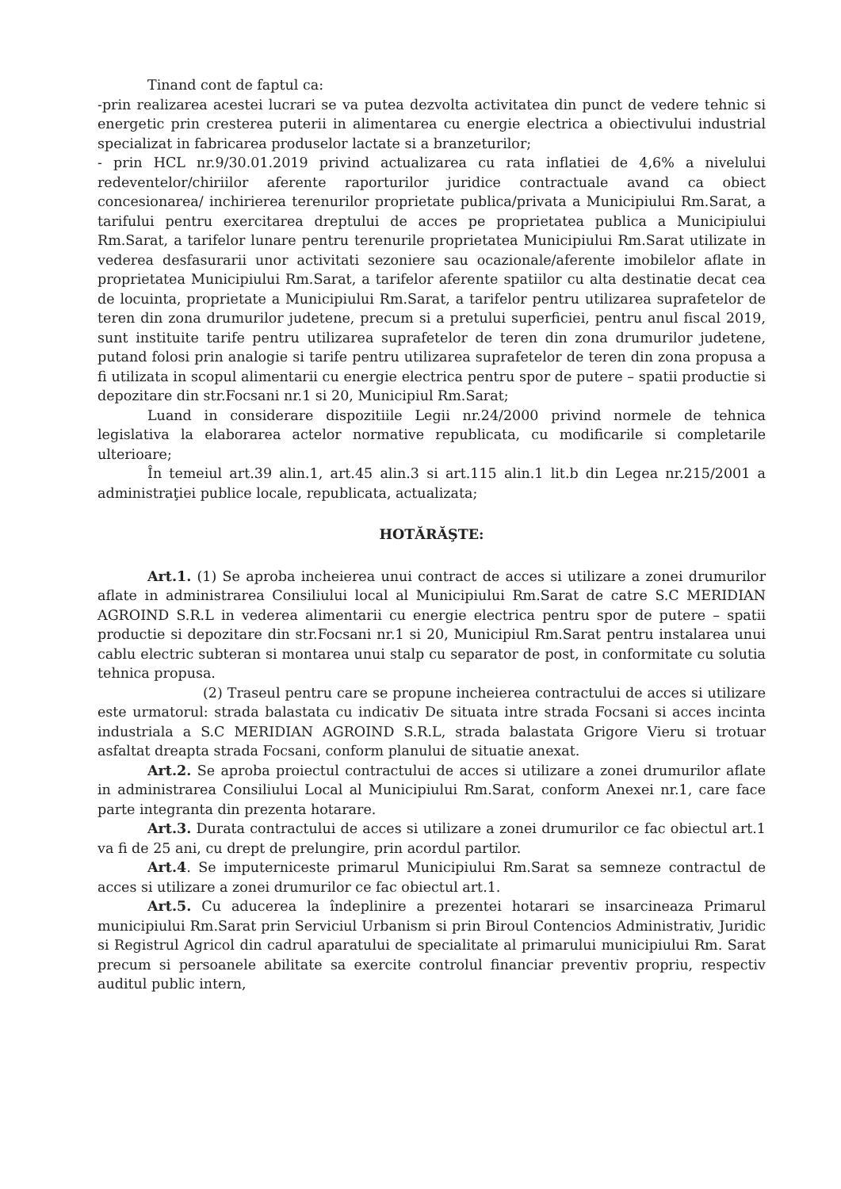Tinand cont de faptul ca:
-prin realizarea acestei lucrari se va putea dezvolta activitatea din punct de vedere tehnic si energetic prin cresterea puterii in alimentarea cu energie electrica a obiectivului industrial specializat in fabricarea produselor lactate si a branzeturilor;
- prin HCL nr.9/30.01.2019 privind actualizarea cu rata inflatiei de 4,6% a nivelului redeventelor/chiriilor aferente raporturilor juridice contractuale avand ca obiect concesionarea/ inchirierea terenurilor proprietate publica/privata a Municipiului Rm.Sarat, a tarifului pentru exercitarea dreptului de acces pe proprietatea publica a Municipiului Rm.Sarat, a tarifelor lunare pentru terenurile proprietatea Municipiului Rm.Sarat utilizate in vederea desfasurarii unor activitati sezoniere sau ocazionale/aferente imobilelor aflate in proprietatea Municipiului Rm.Sarat, a tarifelor aferente spatiilor cu alta destinatie decat cea de locuinta, proprietate a Municipiului Rm.Sarat, a tarifelor pentru utilizarea suprafetelor de teren din zona drumurilor judetene, precum si a pretului superficiei, pentru anul fiscal 2019, sunt instituite tarife pentru utilizarea suprafetelor de teren din zona drumurilor judetene, putand folosi prin analogie si tarife pentru utilizarea suprafetelor de teren din zona propusa a fi utilizata in scopul alimentarii cu energie electrica pentru spor de putere – spatii productie si depozitare din str.Focsani nr.1 si 20, Municipiul Rm.Sarat;
Luand in considerare dispozitiile Legii nr.24/2000 privind normele de tehnica legislativa la elaborarea actelor normative republicata, cu modificarile si completarile ulterioare;
În temeiul art.39 alin.1, art.45 alin.3 si art.115 alin.1 lit.b din Legea nr.215/2001 a administraţiei publice locale, republicata, actualizata;
HOTĂRĂŞTE:
Art.1. (1) Se aproba incheierea unui contract de acces si utilizare a zonei drumurilor aflate in administrarea Consiliului local al Municipiului Rm.Sarat de catre S.C MERIDIAN AGROIND S.R.L in vederea alimentarii cu energie electrica pentru spor de putere – spatii productie si depozitare din str.Focsani nr.1 si 20, Municipiul Rm.Sarat pentru instalarea unui cablu electric subteran si montarea unui stalp cu separator de post, in conformitate cu solutia tehnica propusa.
(2) Traseul pentru care se propune incheierea contractului de acces si utilizare este urmatorul: strada balastata cu indicativ De situata intre strada Focsani si acces incinta industriala a S.C MERIDIAN AGROIND S.R.L, strada balastata Grigore Vieru si trotuar asfaltat dreapta strada Focsani, conform planului de situatie anexat.
Art.2. Se aproba proiectul contractului de acces si utilizare a zonei drumurilor aflate in administrarea Consiliului Local al Municipiului Rm.Sarat, conform Anexei nr.1, care face parte integranta din prezenta hotarare.
Art.3. Durata contractului de acces si utilizare a zonei drumurilor ce fac obiectul art.1 va fi de 25 ani, cu drept de prelungire, prin acordul partilor.
Art.4. Se imputerniceste primarul Municipiului Rm.Sarat sa semneze contractul de acces si utilizare a zonei drumurilor ce fac obiectul art.1.
Art.5. Cu aducerea la îndeplinire a prezentei hotarari se insarcineaza Primarul municipiului Rm.Sarat prin Serviciul Urbanism si prin Biroul Contencios Administrativ, Juridic si Registrul Agricol din cadrul aparatului de specialitate al primarului municipiului Rm. Sarat precum si persoanele abilitate sa exercite controlul financiar preventiv propriu, respectiv auditul public intern,